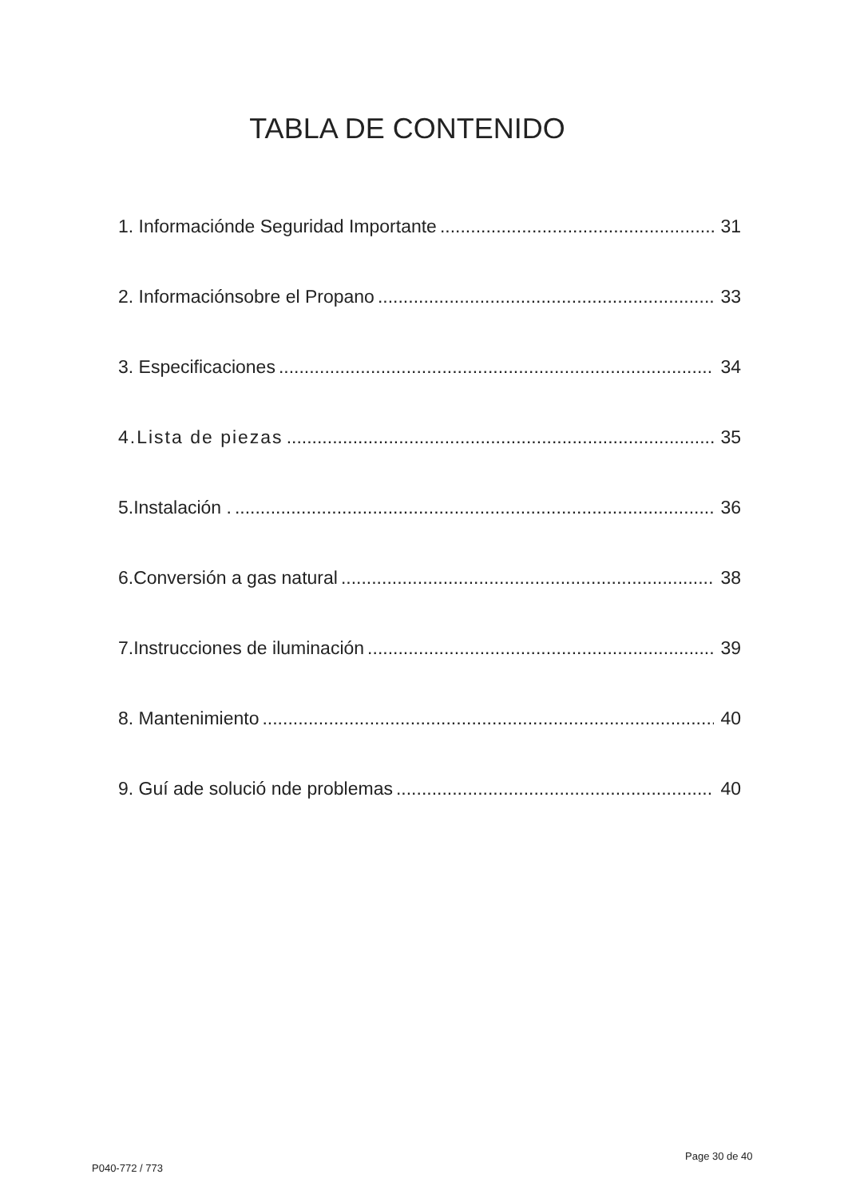TABLA DE CONTENIDO
1. Informaciónde Seguridad Importante 31
2. Informaciónsobre el Propano 33
3. Especificaciones 34
4.Lista de piezas 35
5.Instalación . 36
6.Conversión a gas natural 38
7.Instrucciones de iluminación 39
8. Mantenimiento 40
9. Guí ade solució nde problemas 40
Page 30 de 40
P040-772 / 773